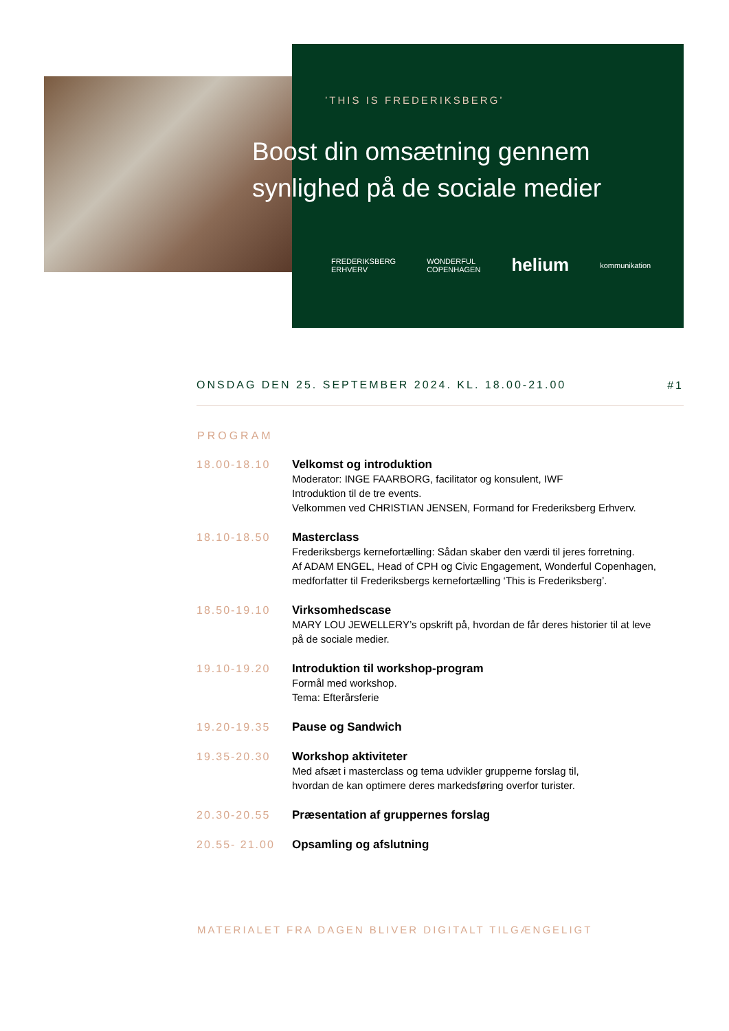’THIS IS FREDERIKSBERG’
Boost din omsætning gennem
synlighed på de sociale medier
FREDERIKSBERG
ERHVERV WONDERFUL
COPENHAGEN helium kommunikation
ONSDAG DEN 25. SEPTEMBER 2024. KL. 18.00-21.00 #1
PROGRAM
18.00-18.10 Velkomst og introduktion
Moderator: INGE FAARBORG, facilitator og konsulent, IWF
Introduktion til de tre events.
Velkommen ved CHRISTIAN JENSEN, Formand for Frederiksberg Erhverv.
18.10-18.50 Masterclass
Frederiksbergs kernefortælling: Sådan skaber den værdi til jeres forretning.
Af ADAM ENGEL, Head of CPH og Civic Engagement, Wonderful Copenhagen,
medforfatter til Frederiksbergs kernefortælling ‘This is Frederiksberg’.
18.50-19.10 Virksomhedscase
MARY LOU JEWELLERY’s opskrift på, hvordan de får deres historier til at leve
på de sociale medier.
19.10-19.20 Introduktion til workshop-program
Formål med workshop.
Tema: Efterårsferie
19.20-19.35 Pause og Sandwich
19.35-20.30 Workshop aktiviteter
Med afsæt i masterclass og tema udvikler grupperne forslag til,
hvordan de kan optimere deres markedsføring overfor turister.
20.30-20.55 Præsentation af gruppernes forslag
20.55- 21.00
Opsamling og afslutning
MATERIALET FRA DAGEN BLIVER DIGITALT TILGÆNGELIGT